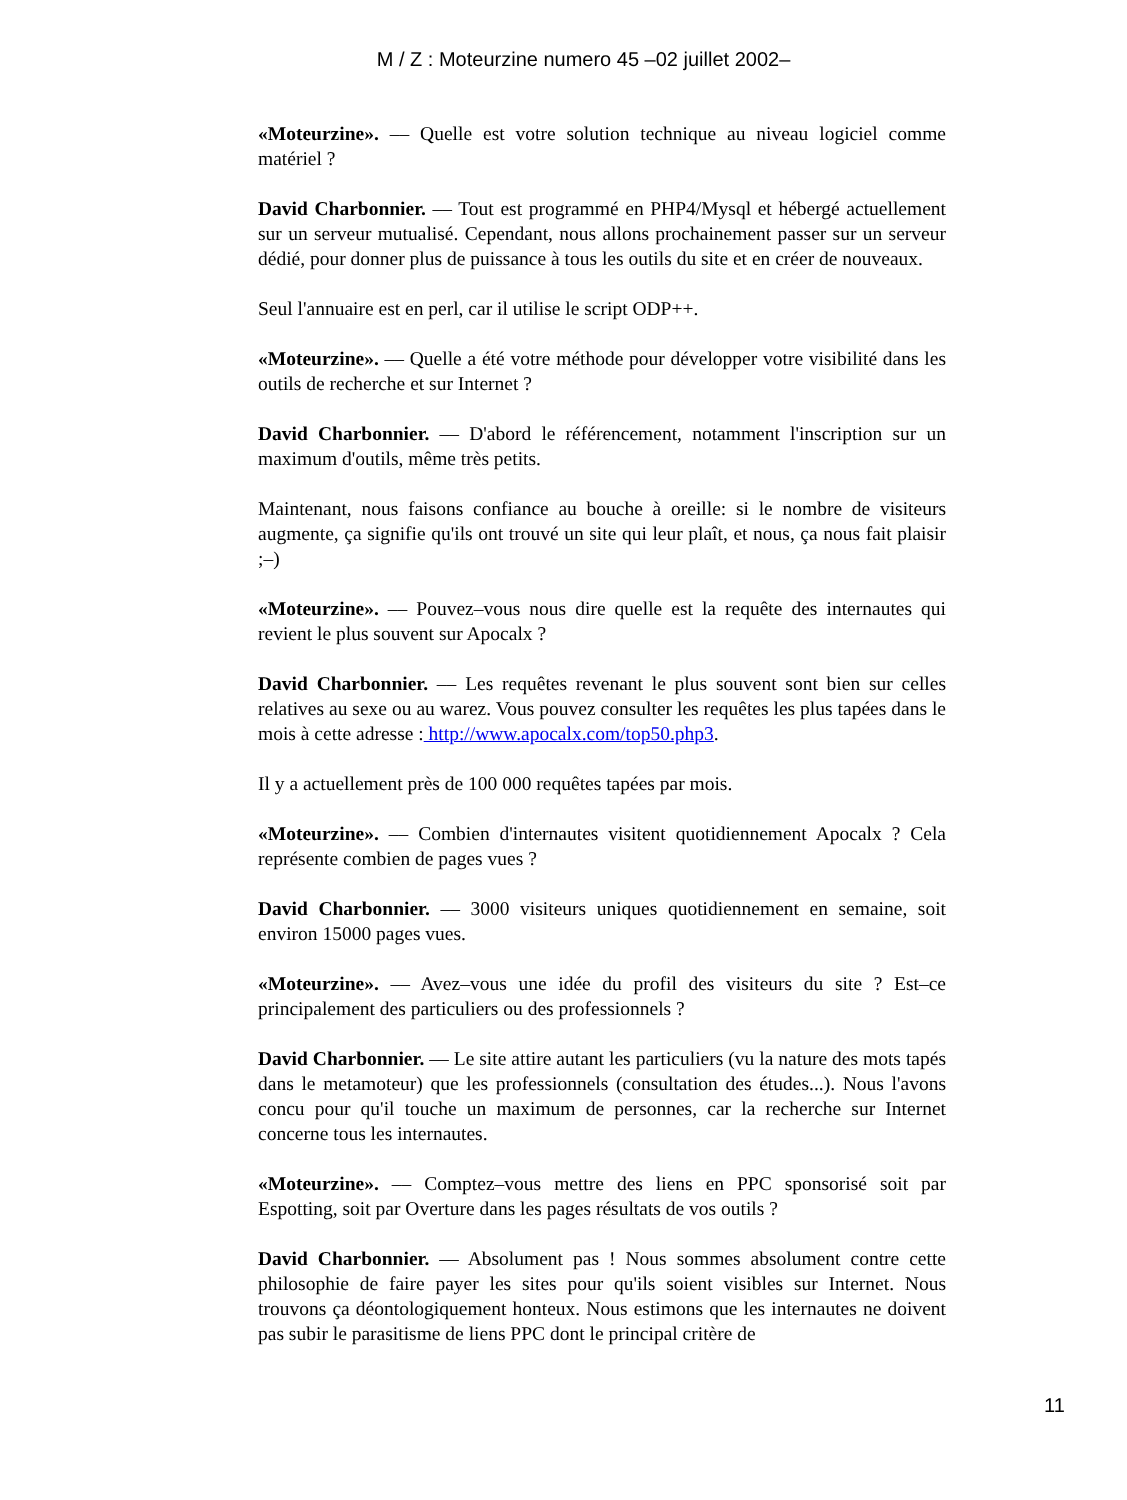M / Z : Moteurzine numero 45 –02 juillet 2002–
«Moteurzine». –– Quelle est votre solution technique au niveau logiciel comme matériel ?
David Charbonnier. –– Tout est programmé en PHP4/Mysql et hébergé actuellement sur un serveur mutualisé. Cependant, nous allons prochainement passer sur un serveur dédié, pour donner plus de puissance à tous les outils du site et en créer de nouveaux.
Seul l'annuaire est en perl, car il utilise le script ODP++.
«Moteurzine». –– Quelle a été votre méthode pour développer votre visibilité dans les outils de recherche et sur Internet ?
David Charbonnier. –– D'abord le référencement, notamment l'inscription sur un maximum d'outils, même très petits.
Maintenant, nous faisons confiance au bouche à oreille: si le nombre de visiteurs augmente, ça signifie qu'ils ont trouvé un site qui leur plaît, et nous, ça nous fait plaisir ;–)
«Moteurzine». –– Pouvez–vous nous dire quelle est la requête des internautes qui revient le plus souvent sur Apocalx ?
David Charbonnier. –– Les requêtes revenant le plus souvent sont bien sur celles relatives au sexe ou au warez. Vous pouvez consulter les requêtes les plus tapées dans le mois à cette adresse : http://www.apocalx.com/top50.php3.
Il y a actuellement près de 100 000 requêtes tapées par mois.
«Moteurzine». –– Combien d'internautes visitent quotidiennement Apocalx ? Cela représente combien de pages vues ?
David Charbonnier. –– 3000 visiteurs uniques quotidiennement en semaine, soit environ 15000 pages vues.
«Moteurzine». –– Avez–vous une idée du profil des visiteurs du site ? Est–ce principalement des particuliers ou des professionnels ?
David Charbonnier. –– Le site attire autant les particuliers (vu la nature des mots tapés dans le metamoteur) que les professionnels (consultation des études...). Nous l'avons concu pour qu'il touche un maximum de personnes, car la recherche sur Internet concerne tous les internautes.
«Moteurzine». –– Comptez–vous mettre des liens en PPC sponsorisé soit par Espotting, soit par Overture dans les pages résultats de vos outils ?
David Charbonnier. –– Absolument pas ! Nous sommes absolument contre cette philosophie de faire payer les sites pour qu'ils soient visibles sur Internet. Nous trouvons ça déontologiquement honteux. Nous estimons que les internautes ne doivent pas subir le parasitisme de liens PPC dont le principal critère de
11